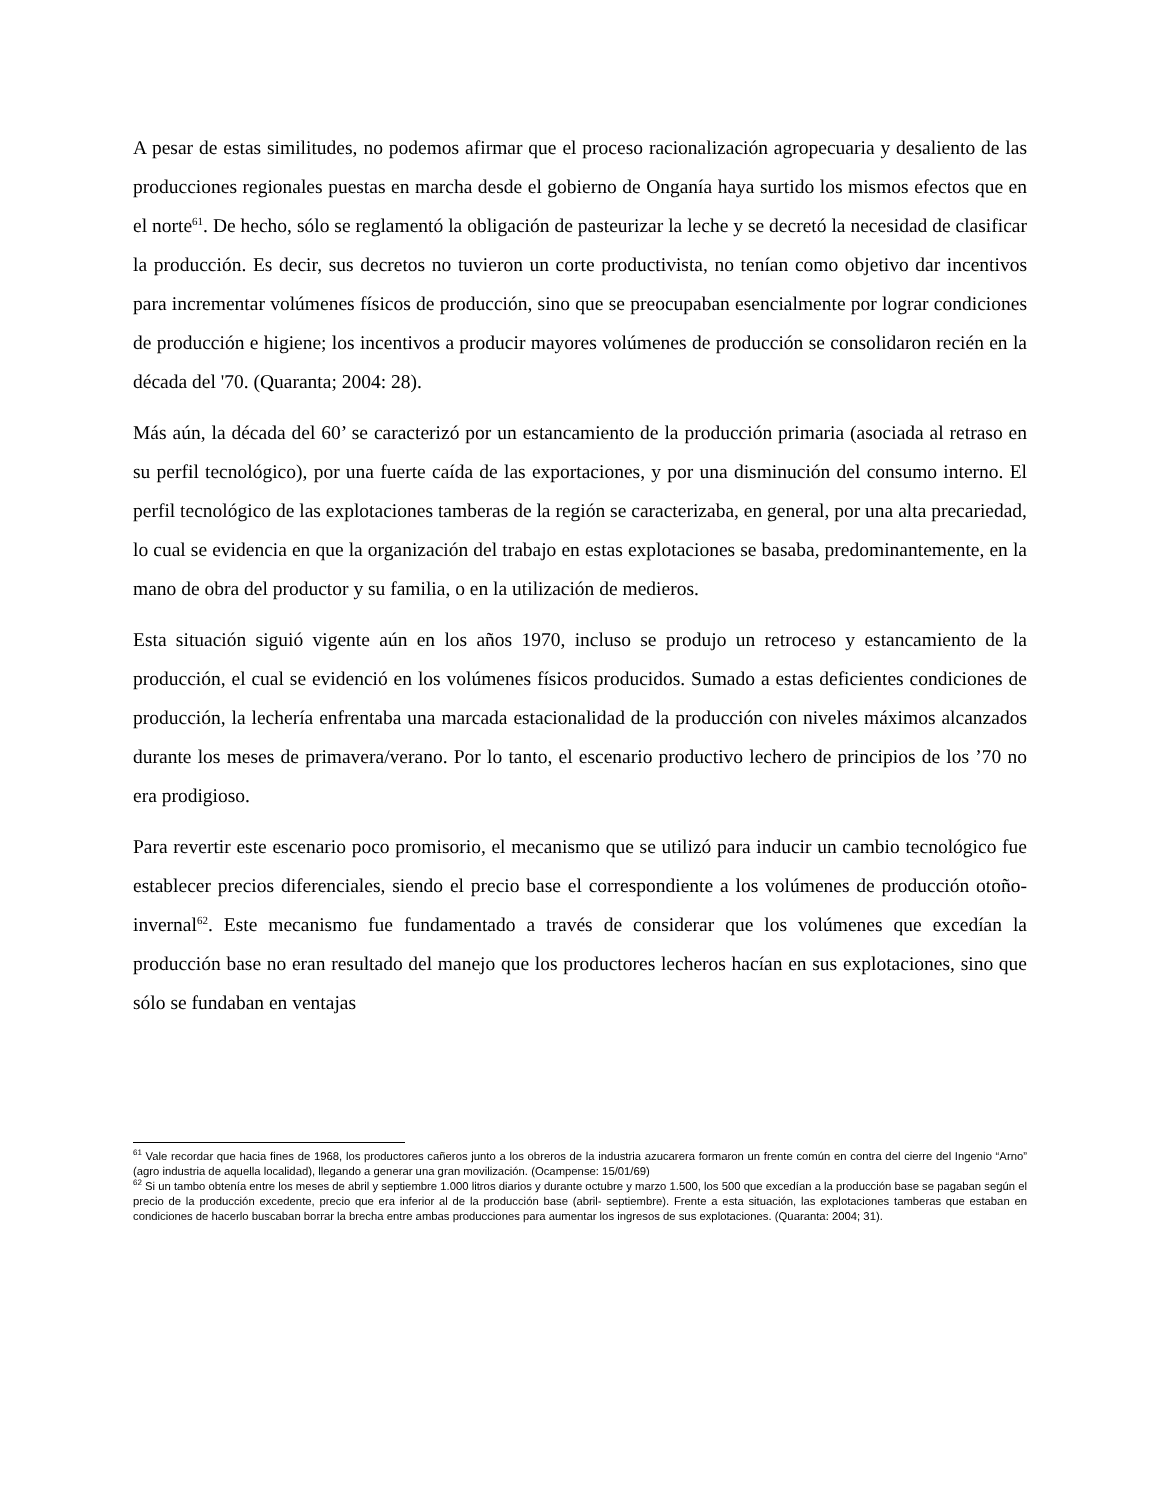A pesar de estas similitudes, no podemos afirmar que el proceso racionalización agropecuaria y desaliento de las producciones regionales puestas en marcha desde el gobierno de Onganía haya surtido los mismos efectos que en el norte<sup>61</sup>. De hecho, sólo se reglamentó la obligación de pasteurizar la leche y se decretó la necesidad de clasificar la producción. Es decir, sus decretos no tuvieron un corte productivista, no tenían como objetivo dar incentivos para incrementar volúmenes físicos de producción, sino que se preocupaban esencialmente por lograr condiciones de producción e higiene; los incentivos a producir mayores volúmenes de producción se consolidaron recién en la década del '70. (Quaranta; 2004: 28).
Más aún, la década del 60’ se caracterizó por un estancamiento de la producción primaria (asociada al retraso en su perfil tecnológico), por una fuerte caída de las exportaciones, y por una disminución del consumo interno. El perfil tecnológico de las explotaciones tamberas de la región se caracterizaba, en general, por una alta precariedad, lo cual se evidencia en que la organización del trabajo en estas explotaciones se basaba, predominantemente, en la mano de obra del productor y su familia, o en la utilización de medieros.
Esta situación siguió vigente aún en los años 1970, incluso se produjo un retroceso y estancamiento de la producción, el cual se evidenció en los volúmenes físicos producidos. Sumado a estas deficientes condiciones de producción, la lechería enfrentaba una marcada estacionalidad de la producción con niveles máximos alcanzados durante los meses de primavera/verano. Por lo tanto, el escenario productivo lechero de principios de los ’70 no era prodigioso.
Para revertir este escenario poco promisorio, el mecanismo que se utilizó para inducir un cambio tecnológico fue establecer precios diferenciales, siendo el precio base el correspondiente a los volúmenes de producción otoño-invernal<sup>62</sup>. Este mecanismo fue fundamentado a través de considerar que los volúmenes que excedían la producción base no eran resultado del manejo que los productores lecheros hacían en sus explotaciones, sino que sólo se fundaban en ventajas
<sup>61</sup> Vale recordar que hacia fines de 1968, los productores cañeros junto a los obreros de la industria azucarera formaron un frente común en contra del cierre del Ingenio “Arno” (agro industria de aquella localidad), llegando a generar una gran movilización. (Ocampense: 15/01/69)
<sup>62</sup> Si un tambo obtenía entre los meses de abril y septiembre 1.000 litros diarios y durante octubre y marzo 1.500, los 500 que excedían a la producción base se pagaban según el precio de la producción excedente, precio que era inferior al de la producción base (abril- septiembre). Frente a esta situación, las explotaciones tamberas que estaban en condiciones de hacerlo buscaban borrar la brecha entre ambas producciones para aumentar los ingresos de sus explotaciones. (Quaranta: 2004; 31).